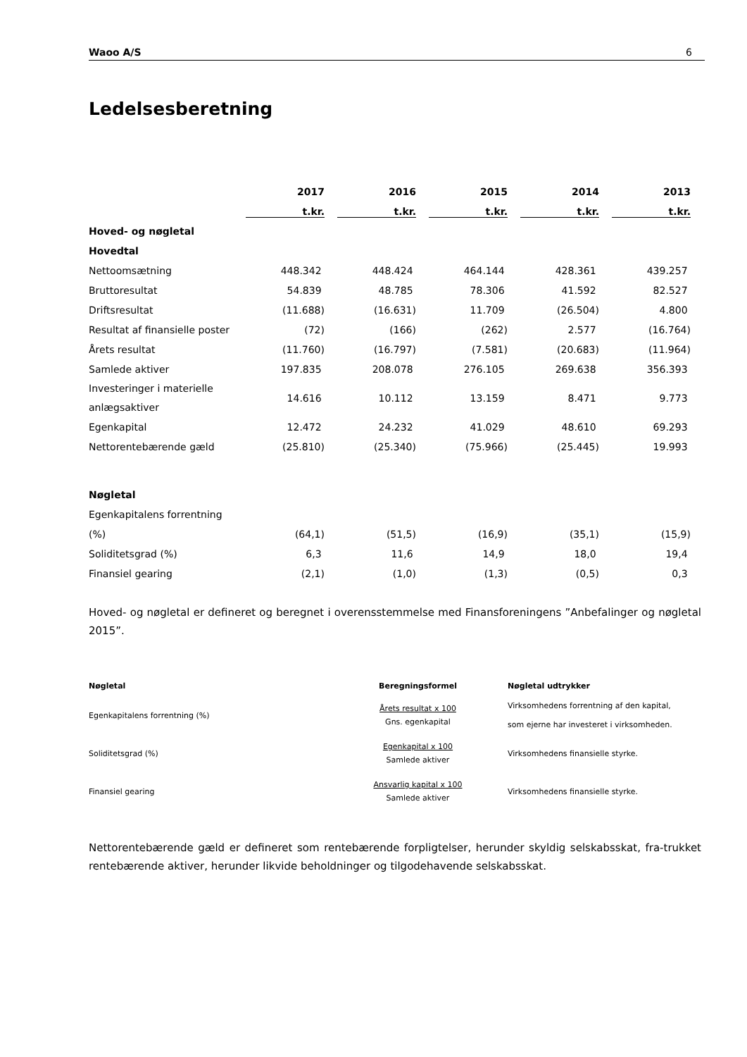Waoo A/S 6
Ledelsesberetning
| | 2017 | 2016 | 2015 | 2014 | 2013 |
| | t.kr. | t.kr. | t.kr. | t.kr. | t.kr. |
| Hoved- og nøgletal | | | | | |
| Hovedtal | | | | | |
| Nettoomsætning | 448.342 | 448.424 | 464.144 | 428.361 | 439.257 |
| Bruttoresultat | 54.839 | 48.785 | 78.306 | 41.592 | 82.527 |
| Driftsresultat | (11.688) | (16.631) | 11.709 | (26.504) | 4.800 |
| Resultat af finansielle poster | (72) | (166) | (262) | 2.577 | (16.764) |
| Årets resultat | (11.760) | (16.797) | (7.581) | (20.683) | (11.964) |
| Samlede aktiver | 197.835 | 208.078 | 276.105 | 269.638 | 356.393 |
| Investeringer i materielle anlægsaktiver | 14.616 | 10.112 | 13.159 | 8.471 | 9.773 |
| Egenkapital | 12.472 | 24.232 | 41.029 | 48.610 | 69.293 |
| Nettorentebærende gæld | (25.810) | (25.340) | (75.966) | (25.445) | 19.993 |
| Nøgletal | | | | | |
| Egenkapitalens forrentning | | | | | |
| (%) | (64,1) | (51,5) | (16,9) | (35,1) | (15,9) |
| Soliditetsgrad (%) | 6,3 | 11,6 | 14,9 | 18,0 | 19,4 |
| Finansiel gearing | (2,1) | (1,0) | (1,3) | (0,5) | 0,3 |
Hoved- og nøgletal er defineret og beregnet i overensstemmelse med Finansforeningens ”Anbefalinger og nøgletal 2015”.
| Nøgletal | Beregningsformel | Nøgletal udtrykker |
| --- | --- | --- |
| Egenkapitalens forrentning (%) | Årets resultat x 100 Gns. egenkapital | Virksomhedens forrentning af den kapital, som ejerne har investeret i virksomheden. |
| Soliditetsgrad (%) | Egenkapital x 100 Samlede aktiver | Virksomhedens finansielle styrke. |
| Finansiel gearing | Ansvarlig kapital x 100 Samlede aktiver | Virksomhedens finansielle styrke. |
Nettorentebærende gæld er defineret som rentebærende forpligtelser, herunder skyldig selskabsskat, fra-trukket rentebærende aktiver, herunder likvide beholdninger og tilgodehavende selskabsskat.